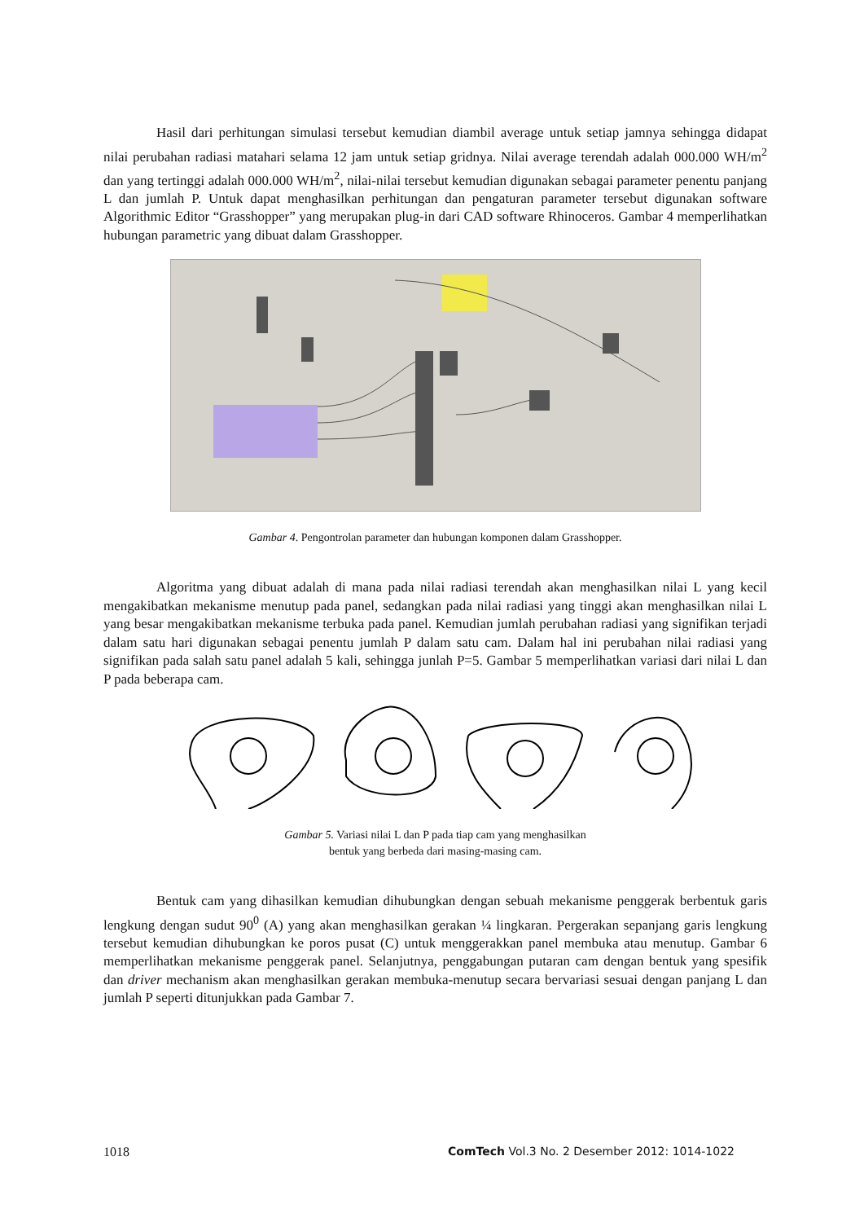Hasil dari perhitungan simulasi tersebut kemudian diambil average untuk setiap jamnya sehingga didapat nilai perubahan radiasi matahari selama 12 jam untuk setiap gridnya. Nilai average terendah adalah 000.000 WH/m<sup>2</sup> dan yang tertinggi adalah 000.000 WH/m<sup>2</sup>, nilai-nilai tersebut kemudian digunakan sebagai parameter penentu panjang L dan jumlah P. Untuk dapat menghasilkan perhitungan dan pengaturan parameter tersebut digunakan software Algorithmic Editor “Grasshopper” yang merupakan plug-in dari CAD software Rhinoceros. Gambar 4 memperlihatkan hubungan parametric yang dibuat dalam Grasshopper.
Gambar 4. Pengontrolan parameter dan hubungan komponen dalam Grasshopper.
Algoritma yang dibuat adalah di mana pada nilai radiasi terendah akan menghasilkan nilai L yang kecil mengakibatkan mekanisme menutup pada panel, sedangkan pada nilai radiasi yang tinggi akan menghasilkan nilai L yang besar mengakibatkan mekanisme terbuka pada panel. Kemudian jumlah perubahan radiasi yang signifikan terjadi dalam satu hari digunakan sebagai penentu jumlah P dalam satu cam. Dalam hal ini perubahan nilai radiasi yang signifikan pada salah satu panel adalah 5 kali, sehingga junlah P=5. Gambar 5 memperlihatkan variasi dari nilai L dan P pada beberapa cam.
Gambar 5. Variasi nilai L dan P pada tiap cam yang menghasilkan
bentuk yang berbeda dari masing-masing cam.
Bentuk cam yang dihasilkan kemudian dihubungkan dengan sebuah mekanisme penggerak berbentuk garis lengkung dengan sudut 90<sup>0</sup> (A) yang akan menghasilkan gerakan ¼ lingkaran. Pergerakan sepanjang garis lengkung tersebut kemudian dihubungkan ke poros pusat (C) untuk menggerakkan panel membuka atau menutup. Gambar 6 memperlihatkan mekanisme penggerak panel. Selanjutnya, penggabungan putaran cam dengan bentuk yang spesifik dan driver mechanism akan menghasilkan gerakan membuka-menutup secara bervariasi sesuai dengan panjang L dan jumlah P seperti ditunjukkan pada Gambar 7.
1018 ComTech Vol.3 No. 2 Desember 2012: 1014-1022